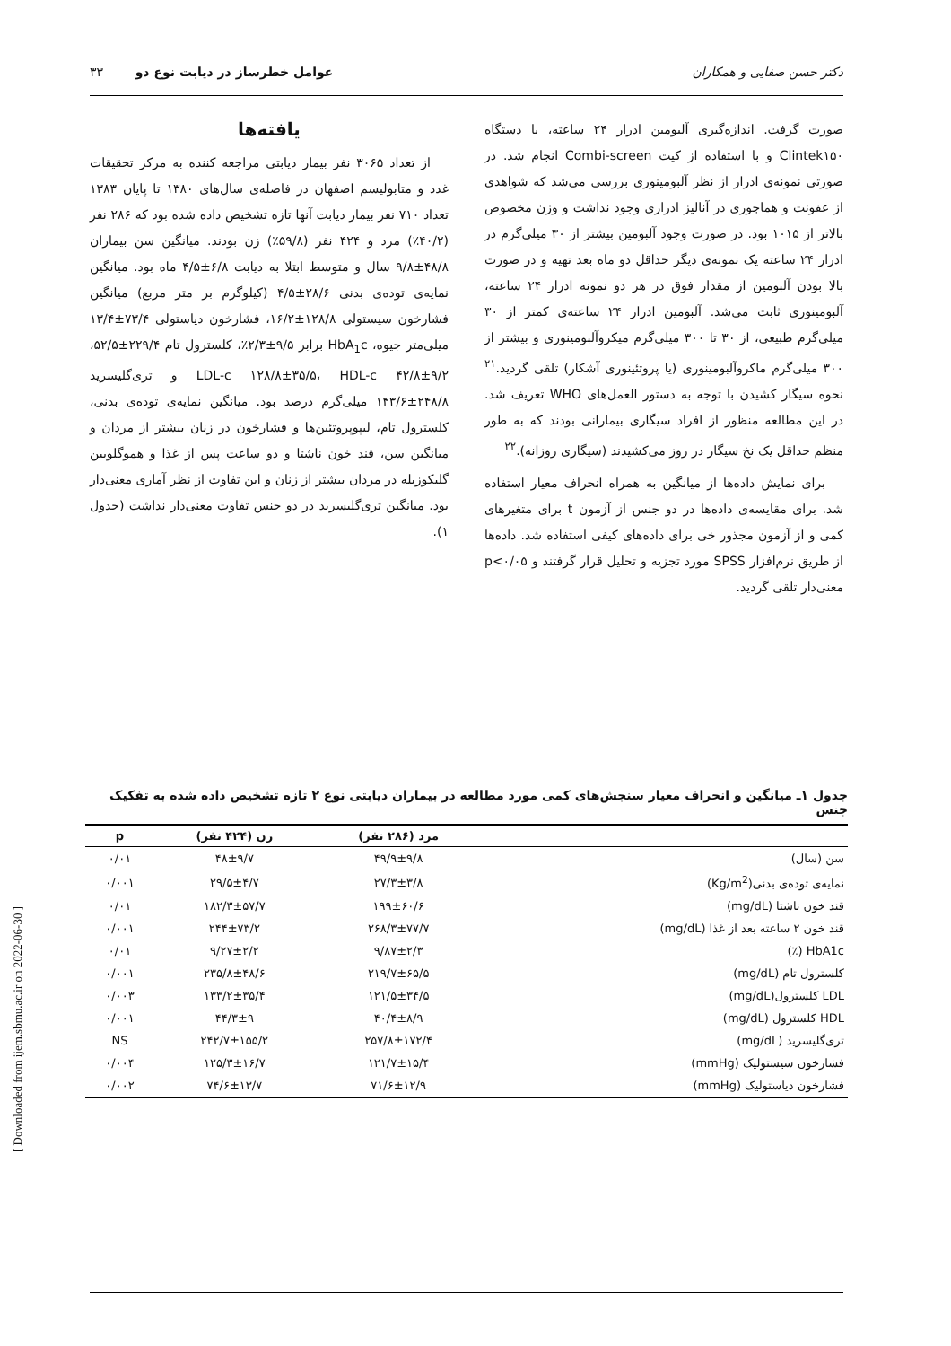[ Downloaded from ijem.sbmu.ac.ir on 2022-06-30 ]
دکتر حسن صفایی و همکاران عوامل خطرساز در دیابت نوع دو ۳۳
صورت گرفت. اندازه‌گیری آلبومین ادرار ۲۴ ساعته، با دستگاه Clintek۱۵۰ و با استفاده از کیت Combi-screen انجام شد. در صورتی نمونه‌ی ادرار از نظر آلبومینوری بررسی می‌شد که شواهدی از عفونت و هماچوری در آنالیز ادراری وجود نداشت و وزن مخصوص بالاتر از ۱۰۱۵ بود. در صورت وجود آلبومین بیشتر از ۳۰ میلی‌گرم در ادرار ۲۴ ساعته یک نمونه‌ی دیگر حداقل دو ماه بعد تهیه و در صورت بالا بودن آلبومین از مقدار فوق در هر دو نمونه ادرار ۲۴ ساعته، آلبومینوری ثابت می‌شد. آلبومین ادرار ۲۴ ساعته‌ی کمتر از ۳۰ میلی‌گرم طبیعی، از ۳۰ تا ۳۰۰ میلی‌گرم میکروآلبومینوری و بیشتر از ۳۰۰ میلی‌گرم ماکروآلبومینوری (یا پروتئینوری آشکار) تلقی گردید.<sup>۲۱</sup> نحوه سیگار کشیدن با توجه به دستور العمل‌های WHO تعریف شد. در این مطالعه منظور از افراد سیگاری بیمارانی بودند که به طور منظم حداقل یک نخ سیگار در روز می‌کشیدند (سیگاری روزانه).<sup>۲۲</sup>
برای نمایش داده‌ها از میانگین به همراه انحراف معیار استفاده شد. برای مقایسه‌ی داده‌ها در دو جنس از آزمون t برای متغیرهای کمی و از آزمون مجذور خی برای داده‌های کیفی استفاده شد. داده‌ها از طریق نرم‌افزار SPSS مورد تجزیه و تحلیل قرار گرفتند و p<۰/۰۵ معنی‌دار تلقی گردید.
یافته‌ها
از تعداد ۳۰۶۵ نفر بیمار دیابتی مراجعه کننده به مرکز تحقیقات غدد و متابولیسم اصفهان در فاصله‌ی سال‌های ۱۳۸۰ تا پایان ۱۳۸۳ تعداد ۷۱۰ نفر بیمار دیابت آنها تازه تشخیص داده شده بود که ۲۸۶ نفر (۴۰/۲٪) مرد و ۴۲۴ نفر (۵۹/۸٪) زن بودند. میانگین سن بیماران ۴۸/۸±۹/۸ سال و متوسط ابتلا به دیابت ۶/۸±۴/۵ ماه بود. میانگین نمایه‌ی توده‌ی بدنی ۲۸/۶±۴/۵ (کیلوگرم بر متر مربع) میانگین فشارخون سیستولی ۱۲۸/۸±۱۶/۲، فشارخون دیاستولی ۷۳/۴±۱۳/۴ میلی‌متر جیوه، HbA<sub>1</sub>c برابر ۹/۵±۲/۳٪، کلسترول تام ۲۲۹/۴±۵۲/۵، LDL-c ۱۲۸/۸±۳۵/۵، HDL-c ۴۲/۸±۹/۲ و تری‌گلیسرید ۲۴۸/۸±۱۴۳/۶ میلی‌گرم درصد بود. میانگین نمایه‌ی توده‌ی بدنی، کلسترول تام، لیپوپروتئین‌ها و فشارخون در زنان بیشتر از مردان و میانگین سن، قند خون ناشتا و دو ساعت پس از غذا و هموگلوبین گلیکوزیله در مردان بیشتر از زنان و این تفاوت از نظر آماری معنی‌دار بود. میانگین تری‌گلیسرید در دو جنس تفاوت معنی‌دار نداشت (جدول ۱).
جدول ۱ـ میانگین و انحراف معیار سنجش‌های کمی مورد مطالعه در بیماران دیابتی نوع ۲ تازه تشخیص داده شده به تفکیک جنس
| | مرد (۲۸۶ نفر) | زن (۴۲۴ نفر) | p |
| --- | --- | --- | --- |
| سن (سال) | ۴۹/۹±۹/۸ | ۴۸±۹/۷ | ۰/۰۱ |
| نمایه‌ی توده‌ی بدنی(Kg/m<sup>2</sup>) | ۲۷/۳±۳/۸ | ۲۹/۵±۴/۷ | ۰/۰۰۱ |
| قند خون ناشتا (mg/dL) | ۱۹۹±۶۰/۶ | ۱۸۲/۳±۵۷/۷ | ۰/۰۱ |
| قند خون ۲ ساعته بعد از غذا (mg/dL) | ۲۶۸/۳±۷۷/۷ | ۲۴۴±۷۳/۲ | ۰/۰۰۱ |
| HbA1c (٪) | ۹/۸۷±۲/۳ | ۹/۲۷±۲/۲ | ۰/۰۱ |
| کلسترول تام (mg/dL) | ۲۱۹/۷±۶۵/۵ | ۲۳۵/۸±۴۸/۶ | ۰/۰۰۱ |
| LDL کلسترول(mg/dL) | ۱۲۱/۵±۳۴/۵ | ۱۳۳/۲±۳۵/۴ | ۰/۰۰۳ |
| HDL کلسترول (mg/dL) | ۴۰/۴±۸/۹ | ۴۴/۳±۹ | ۰/۰۰۱ |
| تری‌گلیسرید (mg/dL) | ۲۵۷/۸±۱۷۲/۴ | ۲۴۲/۷±۱۵۵/۲ | NS |
| فشارخون سیستولیک (mmHg) | ۱۲۱/۷±۱۵/۴ | ۱۲۵/۳±۱۶/۷ | ۰/۰۰۴ |
| فشارخون دیاستولیک (mmHg) | ۷۱/۶±۱۲/۹ | ۷۴/۶±۱۳/۷ | ۰/۰۰۲ |